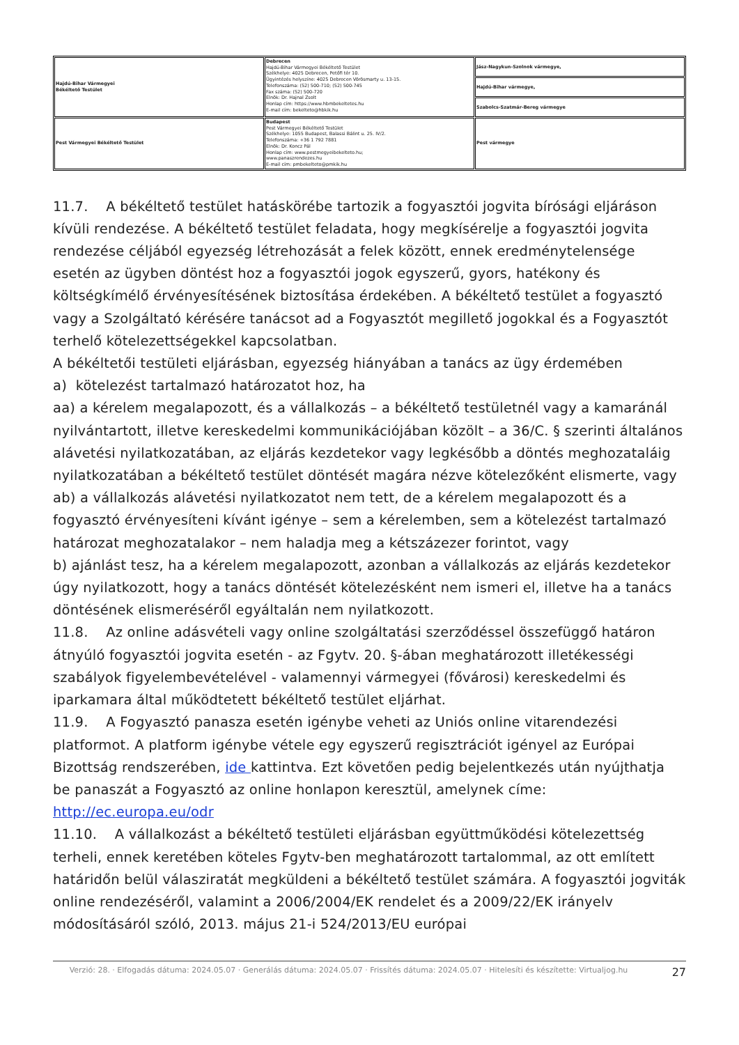| Hajdú-Bihar Vármegyei Békéltető Testület | Debrecen Hajdú-Bihar Vármegyei Békéltető Testület Székhelye: 4025 Debrecen, Petőfi tér 10. Ügyintézés helyszíne: 4025 Debrecen Vörösmarty u. 13-15. Telefonszáma: (52) 500-710; (52) 500-745 Fax száma: (52) 500-720 Elnök: Dr. Hajnal Zsolt Honlap cím: https://www.hbmbekeltetes.hu E-mail cím: bekelteto@hbkik.hu | Jász-Nagykun-Szolnok vármegye, |
| | | Hajdú-Bihar vármegye, |
| | | Szabolcs-Szatmár-Bereg vármegye |
| Pest Vármegyei Békéltető Testület | Budapest Pest Vármegyei Békéltető Testület Székhelye: 1055 Budapest, Balassi Bálint u. 25. IV/2. Telefonszáma: +36 1 792 7881 Elnök: Dr. Koncz Pál Honlap cím: www.pestmegyeibekelteto.hu; www.panaszrendezes.hu E-mail cím: pmbekelteto@pmkik.hu | Pest vármegye |
11.7. A békéltető testület hatáskörébe tartozik a fogyasztói jogvita bírósági eljáráson kívüli rendezése. A békéltető testület feladata, hogy megkísérelje a fogyasztói jogvita rendezése céljából egyezség létrehozását a felek között, ennek eredménytelensége esetén az ügyben döntést hoz a fogyasztói jogok egyszerű, gyors, hatékony és költségkímélő érvényesítésének biztosítása érdekében. A békéltető testület a fogyasztó vagy a Szolgáltató kérésére tanácsot ad a Fogyasztót megillető jogokkal és a Fogyasztót terhelő kötelezettségekkel kapcsolatban.
A békéltetői testületi eljárásban, egyezség hiányában a tanács az ügy érdemében
a) kötelezést tartalmazó határozatot hoz, ha
aa) a kérelem megalapozott, és a vállalkozás – a békéltető testületnél vagy a kamaránál nyilvántartott, illetve kereskedelmi kommunikációjában közölt – a 36/C. § szerinti általános alávetési nyilatkozatában, az eljárás kezdetekor vagy legkésőbb a döntés meghozataláig nyilatkozatában a békéltető testület döntését magára nézve kötelezőként elismerte, vagy
ab) a vállalkozás alávetési nyilatkozatot nem tett, de a kérelem megalapozott és a fogyasztó érvényesíteni kívánt igénye – sem a kérelemben, sem a kötelezést tartalmazó határozat meghozatalakor – nem haladja meg a kétszázezer forintot, vagy
b) ajánlást tesz, ha a kérelem megalapozott, azonban a vállalkozás az eljárás kezdetekor úgy nyilatkozott, hogy a tanács döntését kötelezésként nem ismeri el, illetve ha a tanács döntésének elismeréséről egyáltalán nem nyilatkozott.
11.8. Az online adásvételi vagy online szolgáltatási szerződéssel összefüggő határon átnyúló fogyasztói jogvita esetén - az Fgytv. 20. §-ában meghatározott illetékességi szabályok figyelembevételével - valamennyi vármegyei (fővárosi) kereskedelmi és iparkamara által működtetett békéltető testület eljárhat.
11.9. A Fogyasztó panasza esetén igénybe veheti az Uniós online vitarendezési platformot. A platform igénybe vétele egy egyszerű regisztrációt igényel az Európai Bizottság rendszerében, ide kattintva. Ezt követően pedig bejelentkezés után nyújthatja be panaszát a Fogyasztó az online honlapon keresztül, amelynek címe: http://ec.europa.eu/odr
11.10. A vállalkozást a békéltető testületi eljárásban együttműködési kötelezettség terheli, ennek keretében köteles Fgytv-ben meghatározott tartalommal, az ott említett határidőn belül válasziratát megküldeni a békéltető testület számára. A fogyasztói jogviták online rendezéséről, valamint a 2006/2004/EK rendelet és a 2009/22/EK irányelv módosításáról szóló, 2013. május 21-i 524/2013/EU európai
Verzió: 28. · Elfogadás dátuma: 2024.05.07 · Generálás dátuma: 2024.05.07 · Frissítés dátuma: 2024.05.07 · Hitelesíti és készítette: Virtualjog.hu
27